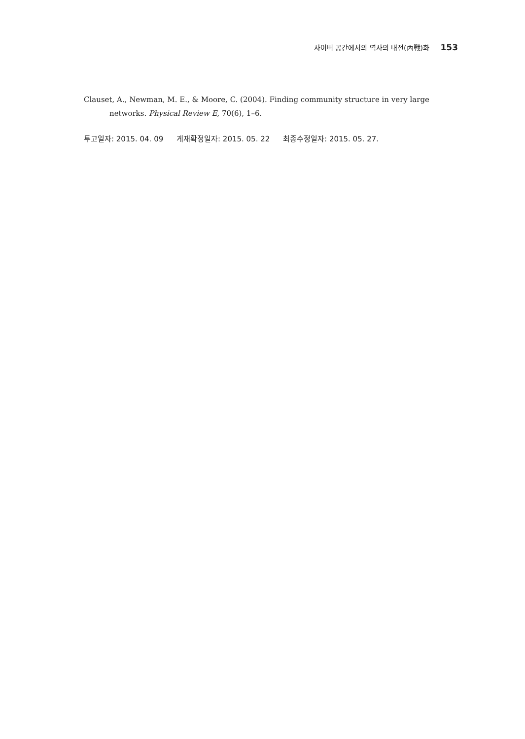사이버 공간에서의 역사의 내전(內戰)화 153
Clauset, A., Newman, M. E., & Moore, C. (2004). Finding community structure in very large networks. Physical Review E, 70(6), 1–6.
투고일자: 2015. 04. 09 게재확정일자: 2015. 05. 22 최종수정일자: 2015. 05. 27.